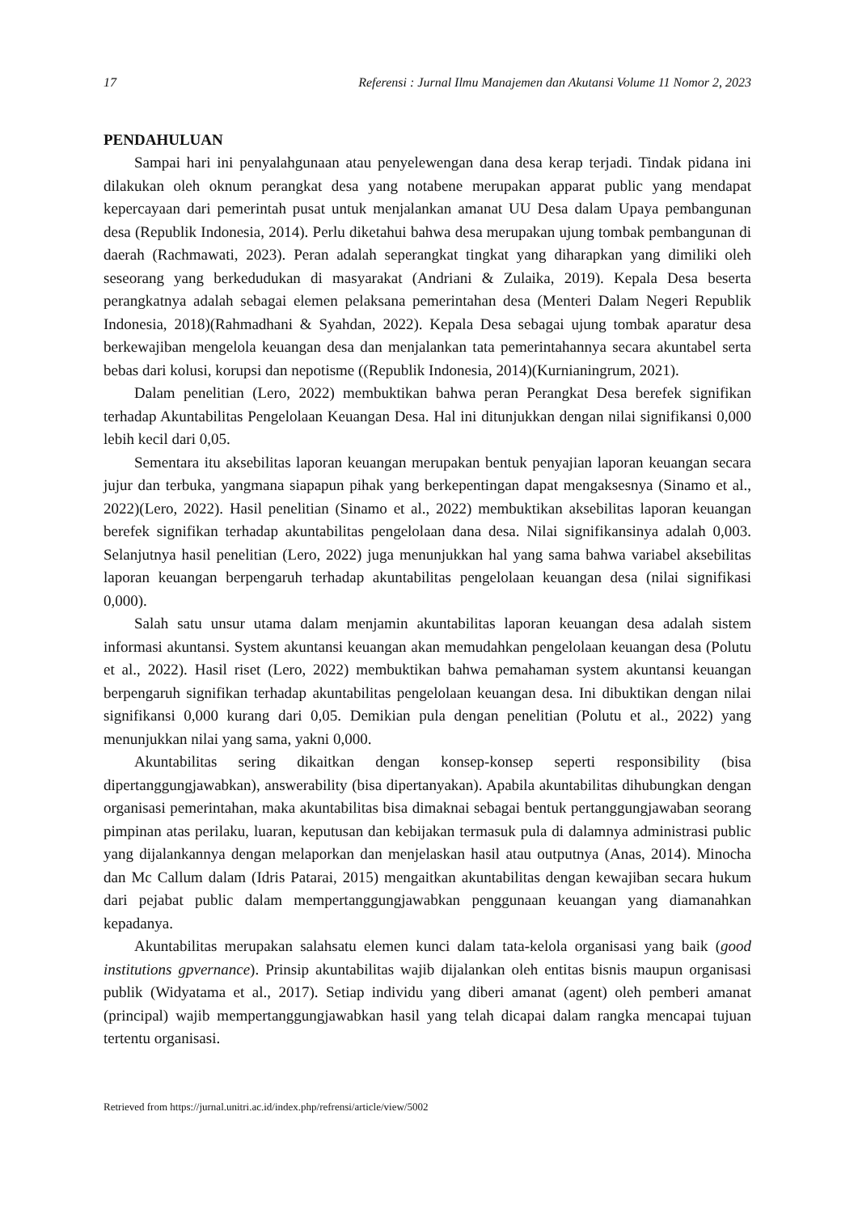17 Referensi : Jurnal Ilmu Manajemen dan Akutansi Volume 11 Nomor 2, 2023
PENDAHULUAN
Sampai hari ini penyalahgunaan atau penyelewengan dana desa kerap terjadi. Tindak pidana ini dilakukan oleh oknum perangkat desa yang notabene merupakan apparat public yang mendapat kepercayaan dari pemerintah pusat untuk menjalankan amanat UU Desa dalam Upaya pembangunan desa (Republik Indonesia, 2014). Perlu diketahui bahwa desa merupakan ujung tombak pembangunan di daerah (Rachmawati, 2023). Peran adalah seperangkat tingkat yang diharapkan yang dimiliki oleh seseorang yang berkedudukan di masyarakat (Andriani & Zulaika, 2019). Kepala Desa beserta perangkatnya adalah sebagai elemen pelaksana pemerintahan desa (Menteri Dalam Negeri Republik Indonesia, 2018)(Rahmadhani & Syahdan, 2022). Kepala Desa sebagai ujung tombak aparatur desa berkewajiban mengelola keuangan desa dan menjalankan tata pemerintahannya secara akuntabel serta bebas dari kolusi, korupsi dan nepotisme ((Republik Indonesia, 2014)(Kurnianingrum, 2021).
Dalam penelitian (Lero, 2022) membuktikan bahwa peran Perangkat Desa berefek signifikan terhadap Akuntabilitas Pengelolaan Keuangan Desa. Hal ini ditunjukkan dengan nilai signifikansi 0,000 lebih kecil dari 0,05.
Sementara itu aksebilitas laporan keuangan merupakan bentuk penyajian laporan keuangan secara jujur dan terbuka, yangmana siapapun pihak yang berkepentingan dapat mengaksesnya (Sinamo et al., 2022)(Lero, 2022). Hasil penelitian (Sinamo et al., 2022) membuktikan aksebilitas laporan keuangan berefek signifikan terhadap akuntabilitas pengelolaan dana desa. Nilai signifikansinya adalah 0,003. Selanjutnya hasil penelitian (Lero, 2022) juga menunjukkan hal yang sama bahwa variabel aksebilitas laporan keuangan berpengaruh terhadap akuntabilitas pengelolaan keuangan desa (nilai signifikasi 0,000).
Salah satu unsur utama dalam menjamin akuntabilitas laporan keuangan desa adalah sistem informasi akuntansi. System akuntansi keuangan akan memudahkan pengelolaan keuangan desa (Polutu et al., 2022). Hasil riset (Lero, 2022) membuktikan bahwa pemahaman system akuntansi keuangan berpengaruh signifikan terhadap akuntabilitas pengelolaan keuangan desa. Ini dibuktikan dengan nilai signifikansi 0,000 kurang dari 0,05. Demikian pula dengan penelitian (Polutu et al., 2022) yang menunjukkan nilai yang sama, yakni 0,000.
Akuntabilitas sering dikaitkan dengan konsep-konsep seperti responsibility (bisa dipertanggungjawabkan), answerability (bisa dipertanyakan). Apabila akuntabilitas dihubungkan dengan organisasi pemerintahan, maka akuntabilitas bisa dimaknai sebagai bentuk pertanggungjawaban seorang pimpinan atas perilaku, luaran, keputusan dan kebijakan termasuk pula di dalamnya administrasi public yang dijalankannya dengan melaporkan dan menjelaskan hasil atau outputnya (Anas, 2014). Minocha dan Mc Callum dalam (Idris Patarai, 2015) mengaitkan akuntabilitas dengan kewajiban secara hukum dari pejabat public dalam mempertanggungjawabkan penggunaan keuangan yang diamanahkan kepadanya.
Akuntabilitas merupakan salahsatu elemen kunci dalam tata-kelola organisasi yang baik (good institutions gpvernance). Prinsip akuntabilitas wajib dijalankan oleh entitas bisnis maupun organisasi publik (Widyatama et al., 2017). Setiap individu yang diberi amanat (agent) oleh pemberi amanat (principal) wajib mempertanggungjawabkan hasil yang telah dicapai dalam rangka mencapai tujuan tertentu organisasi.
Retrieved from https://jurnal.unitri.ac.id/index.php/refrensi/article/view/5002